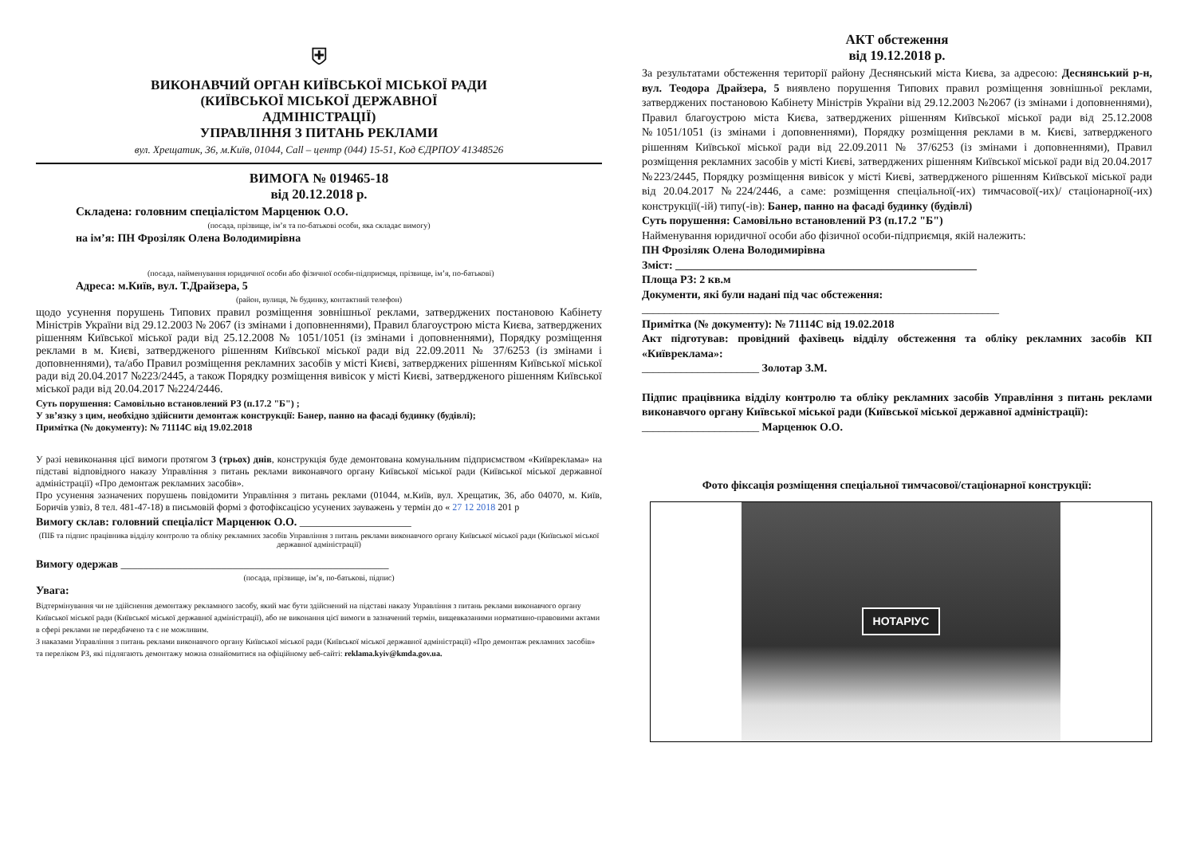⛨
ВИКОНАВЧИЙ ОРГАН КИЇВСЬКОЇ МІСЬКОЇ РАДИ
(КИЇВСЬКОЇ МІСЬКОЇ ДЕРЖАВНОЇ
АДМІНІСТРАЦІЇ)
УПРАВЛІННЯ З ПИТАНЬ РЕКЛАМИ
вул. Хрещатик, 36, м.Київ, 01044, Call – центр (044) 15-51, Код ЄДРПОУ 41348526
ВИМОГА № 019465-18
від 20.12.2018 р.
Складена: головним спеціалістом Марценюк О.О.
(посада, прізвище, ім’я та по-батькові особи, яка складає вимогу)
на ім’я: ПН Фрозіляк Олена Володимирівна
(посада, найменування юридичної особи або фізичної особи-підприємця, прізвище, ім’я, по-батькові)
Адреса: м.Київ, вул. Т.Драйзера, 5
(район, вулиця, № будинку, контактний телефон)
щодо усунення порушень Типових правил розміщення зовнішньої реклами, затверджених постановою Кабінету Міністрів України від 29.12.2003 № 2067 (із змінами і доповненнями), Правил благоустрою міста Києва, затверджених рішенням Київської міської ради від 25.12.2008 № 1051/1051 (із змінами і доповненнями), Порядку розміщення реклами в м. Києві, затвердженого рішенням Київської міської ради від 22.09.2011 № 37/6253 (із змінами і доповненнями), та/або Правил розміщення рекламних засобів у місті Києві, затверджених рішенням Київської міської ради від 20.04.2017 №223/2445, а також Порядку розміщення вивісок у місті Києві, затвердженого рішенням Київської міської ради від 20.04.2017 №224/2446.
Суть порушення: Самовільно встановлений РЗ (п.17.2 "Б") ;
У зв’язку з цим, необхідно здійснити демонтаж конструкції: Банер, панно на фасаді будинку (будівлі);
Примітка (№ документу): № 71114С від 19.02.2018
У разі невиконання цієї вимоги протягом 3 (трьох) днів, конструкція буде демонтована комунальним підприємством «Київреклама» на підставі відповідного наказу Управління з питань реклами виконавчого органу Київської міської ради (Київської міської державної адміністрації) «Про демонтаж рекламних засобів».
Про усунення зазначених порушень повідомити Управління з питань реклами (01044, м.Київ, вул. Хрещатик, 36, або 04070, м. Київ, Боричів узвіз, 8 тел. 481-47-18) в письмовій формі з фотофіксацією усунених зауважень у термін до « 27 12 2018 201 р
Вимогу склав: головний спеціаліст Марценюк О.О. ____________________
(ПІБ та підпис працівника відділу контролю та обліку рекламних засобів Управління з питань реклами виконавчого органу Київської міської ради (Київської міської державної адміністрації)
Вимогу одержав ________________________________________________
(посада, прізвище, ім’я, по-батькові, підпис)
Увага:
Відтермінування чи не здійснення демонтажу рекламного засобу, який має бути здійснений на підставі наказу Управління з питань реклами виконавчого органу Київської міської ради (Київської міської державної адміністрації), або не виконання цієї вимоги в зазначений термін, вищевказаними нормативно-правовими актами в сфері реклами не передбачено та є не можливим.
З наказами Управління з питань реклами виконавчого органу Київської міської ради (Київської міської державної адміністрації) «Про демонтаж рекламних засобів» та переліком РЗ, які підлягають демонтажу можна ознайомитися на офіційному веб-сайті: reklama.kyiv@kmda.gov.ua.
АКТ обстеження
від 19.12.2018 р.
За результатами обстеження території району Деснянський міста Києва, за адресою: Деснянський р-н, вул. Теодора Драйзера, 5 виявлено порушення Типових правил розміщення зовнішньої реклами, затверджених постановою Кабінету Міністрів України від 29.12.2003 №2067 (із змінами і доповненнями), Правил благоустрою міста Києва, затверджених рішенням Київської міської ради від 25.12.2008 №1051/1051 (із змінами і доповненнями), Порядку розміщення реклами в м. Києві, затвердженого рішенням Київської міської ради від 22.09.2011 № 37/6253 (із змінами і доповненнями), Правил розміщення рекламних засобів у місті Києві, затверджених рішенням Київської міської ради від 20.04.2017 №223/2445, Порядку розміщення вивісок у місті Києві, затвердженого рішенням Київської міської ради від 20.04.2017 №224/2446, а саме: розміщення спеціальної(-их) тимчасової(-их)/ стаціонарної(-их) конструкції(-ій) типу(-ів): Банер, панно на фасаді будинку (будівлі)
Суть порушення: Самовільно встановлений РЗ (п.17.2 "Б")
Найменування юридичної особи або фізичної особи-підприємця, якій належить:
ПН Фрозіляк Олена Володимирівна
Зміст: ______________________________________________________
Площа РЗ: 2 кв.м
Документи, які були надані під час обстеження:
________________________________________________________________
Примітка (№ документу): № 71114С від 19.02.2018
Акт підготував: провідний фахівець відділу обстеження та обліку рекламних засобів КП «Київреклама»:
_____________________ Золотар З.М.
Підпис працівника відділу контролю та обліку рекламних засобів Управління з питань реклами виконавчого органу Київської міської ради (Київської міської державної адміністрації):
_____________________ Марценюк О.О.
Фото фіксація розміщення спеціальної тимчасової/стаціонарної конструкції:
НОТАРІУС